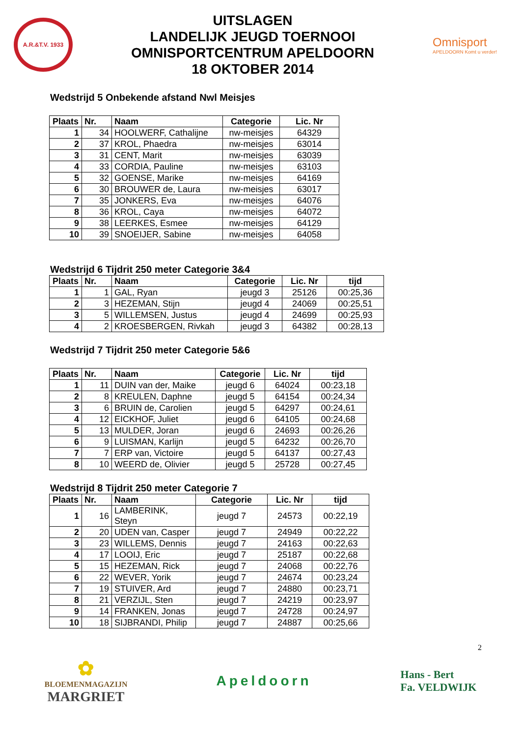A.R.&T.V. 1933
UITSLAGEN
LANDELIJK JEUGD TOERNOOI
OMNISPORTCENTRUM APELDOORN
18 OKTOBER 2014
Omnisport
APELDOORN Komt u verder!
Wedstrijd 5 Onbekende afstand Nwl Meisjes
| Plaats | Nr. | Naam | Categorie | Lic. Nr |
| --- | --- | --- | --- | --- |
| 1 | 34 | HOOLWERF, Cathalijne | nw-meisjes | 64329 |
| 2 | 37 | KROL, Phaedra | nw-meisjes | 63014 |
| 3 | 31 | CENT, Marit | nw-meisjes | 63039 |
| 4 | 33 | CORDIA, Pauline | nw-meisjes | 63103 |
| 5 | 32 | GOENSE, Marike | nw-meisjes | 64169 |
| 6 | 30 | BROUWER de, Laura | nw-meisjes | 63017 |
| 7 | 35 | JONKERS, Eva | nw-meisjes | 64076 |
| 8 | 36 | KROL, Caya | nw-meisjes | 64072 |
| 9 | 38 | LEERKES, Esmee | nw-meisjes | 64129 |
| 10 | 39 | SNOEIJER, Sabine | nw-meisjes | 64058 |
Wedstrijd 6 Tijdrit 250 meter Categorie 3&4
| Plaats | Nr. | Naam | Categorie | Lic. Nr | tijd |
| --- | --- | --- | --- | --- | --- |
| 1 | 1 | GAL, Ryan | jeugd 3 | 25126 | 00:25,36 |
| 2 | 3 | HEZEMAN, Stijn | jeugd 4 | 24069 | 00:25,51 |
| 3 | 5 | WILLEMSEN, Justus | jeugd 4 | 24699 | 00:25,93 |
| 4 | 2 | KROESBERGEN, Rivkah | jeugd 3 | 64382 | 00:28,13 |
Wedstrijd 7 Tijdrit 250 meter Categorie 5&6
| Plaats | Nr. | Naam | Categorie | Lic. Nr | tijd |
| --- | --- | --- | --- | --- | --- |
| 1 | 11 | DUIN van der, Maike | jeugd 6 | 64024 | 00:23,18 |
| 2 | 8 | KREULEN, Daphne | jeugd 5 | 64154 | 00:24,34 |
| 3 | 6 | BRUIN de, Carolien | jeugd 5 | 64297 | 00:24,61 |
| 4 | 12 | EICKHOF, Juliet | jeugd 6 | 64105 | 00:24,68 |
| 5 | 13 | MULDER, Joran | jeugd 6 | 24693 | 00:26,26 |
| 6 | 9 | LUISMAN, Karlijn | jeugd 5 | 64232 | 00:26,70 |
| 7 | 7 | ERP van, Victoire | jeugd 5 | 64137 | 00:27,43 |
| 8 | 10 | WEERD de, Olivier | jeugd 5 | 25728 | 00:27,45 |
Wedstrijd 8 Tijdrit 250 meter Categorie 7
| Plaats | Nr. | Naam | Categorie | Lic. Nr | tijd |
| --- | --- | --- | --- | --- | --- |
| 1 | 16 | LAMBERINK, Steyn | jeugd 7 | 24573 | 00:22,19 |
| 2 | 20 | UDEN van, Casper | jeugd 7 | 24949 | 00:22,22 |
| 3 | 23 | WILLEMS, Dennis | jeugd 7 | 24163 | 00:22,63 |
| 4 | 17 | LOOIJ, Eric | jeugd 7 | 25187 | 00:22,68 |
| 5 | 15 | HEZEMAN, Rick | jeugd 7 | 24068 | 00:22,76 |
| 6 | 22 | WEVER, Yorik | jeugd 7 | 24674 | 00:23,24 |
| 7 | 19 | STUIVER, Ard | jeugd 7 | 24880 | 00:23,71 |
| 8 | 21 | VERZIJL, Sten | jeugd 7 | 24219 | 00:23,97 |
| 9 | 14 | FRANKEN, Jonas | jeugd 7 | 24728 | 00:24,97 |
| 10 | 18 | SIJBRANDI, Philip | jeugd 7 | 24887 | 00:25,66 |
2
✿
BLOEMENMAGAZIJN
MARGRIET
Apeldoorn
Hans - Bert
Fa. VELDWIJK